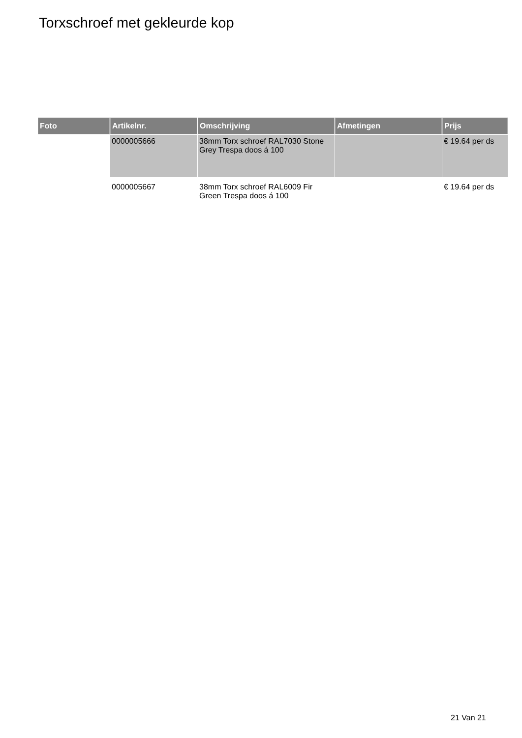Torxschroef met gekleurde kop
| Foto | Artikelnr. | Omschrijving | Afmetingen | Prijs |
| --- | --- | --- | --- | --- |
| | 0000005666 | 38mm Torx schroef RAL7030 Stone Grey Trespa doos á 100 | | € 19.64 per ds |
| | 0000005667 | 38mm Torx schroef RAL6009 Fir Green Trespa doos á 100 | | € 19.64 per ds |
21 Van 21